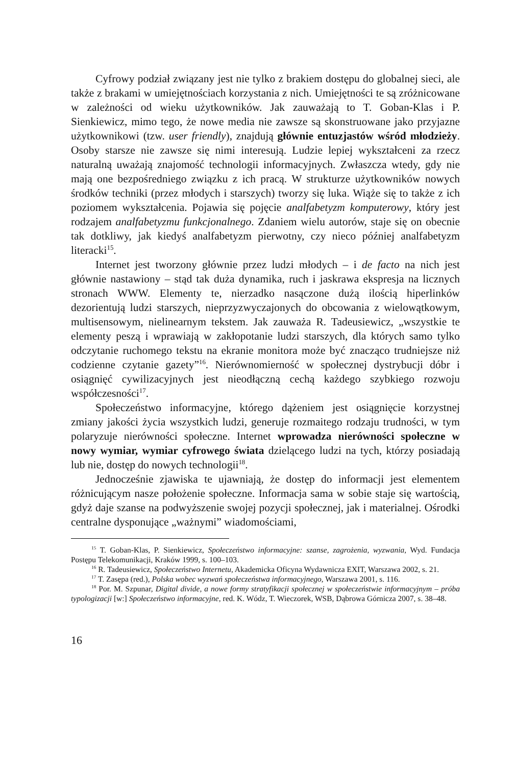Cyfrowy podział związany jest nie tylko z brakiem dostępu do globalnej sieci, ale także z brakami w umiejętnościach korzystania z nich. Umiejętności te są zróżnicowane w zależności od wieku użytkowników. Jak zauważają to T. Goban-Klas i P. Sienkiewicz, mimo tego, że nowe media nie zawsze są skonstruowane jako przyjazne użytkownikowi (tzw. user friendly), znajdują głównie entuzjastów wśród młodzieży. Osoby starsze nie zawsze się nimi interesują. Ludzie lepiej wykształceni za rzecz naturalną uważają znajomość technologii informacyjnych. Zwłaszcza wtedy, gdy nie mają one bezpośredniego związku z ich pracą. W strukturze użytkowników nowych środków techniki (przez młodych i starszych) tworzy się luka. Wiąże się to także z ich poziomem wykształcenia. Pojawia się pojęcie analfabetyzm komputerowy, który jest rodzajem analfabetyzmu funkcjonalnego. Zdaniem wielu autorów, staje się on obecnie tak dotkliwy, jak kiedyś analfabetyzm pierwotny, czy nieco później analfabetyzm literacki<sup>15</sup>.
Internet jest tworzony głównie przez ludzi młodych – i de facto na nich jest głównie nastawiony – stąd tak duża dynamika, ruch i jaskrawa ekspresja na licznych stronach WWW. Elementy te, nierzadko nasączone dużą ilością hiperlinków dezorientują ludzi starszych, nieprzyzwyczajonych do obcowania z wielowątkowym, multisensowym, nielinearnym tekstem. Jak zauważa R. Tadeusiewicz, „wszystkie te elementy peszą i wprawiają w zakłopotanie ludzi starszych, dla których samo tylko odczytanie ruchomego tekstu na ekranie monitora może być znacząco trudniejsze niż codzienne czytanie gazety”<sup>16</sup>. Nierównomierność w społecznej dystrybucji dóbr i osiągnięć cywilizacyjnych jest nieodłączną cechą każdego szybkiego rozwoju współczesności<sup>17</sup>.
Społeczeństwo informacyjne, którego dążeniem jest osiągnięcie korzystnej zmiany jakości życia wszystkich ludzi, generuje rozmaitego rodzaju trudności, w tym polaryzuje nierówności społeczne. Internet wprowadza nierówności społeczne w nowy wymiar, wymiar cyfrowego świata dzielącego ludzi na tych, którzy posiadają lub nie, dostęp do nowych technologii<sup>18</sup>.
Jednocześnie zjawiska te ujawniają, że dostęp do informacji jest elementem różnicującym nasze położenie społeczne. Informacja sama w sobie staje się wartością, gdyż daje szanse na podwyższenie swojej pozycji społecznej, jak i materialnej. Ośrodki centralne dysponujące „ważnymi” wiadomościami,
<sup>15</sup> T. Goban-Klas, P. Sienkiewicz, Społeczeństwo informacyjne: szanse, zagrożenia, wyzwania, Wyd. Fundacja Postępu Telekomunikacji, Kraków 1999, s. 100–103.
<sup>16</sup> R. Tadeusiewicz, Społeczeństwo Internetu, Akademicka Oficyna Wydawnicza EXIT, Warszawa 2002, s. 21.
<sup>17</sup> T. Zasępa (red.), Polska wobec wyzwań społeczeństwa informacyjnego, Warszawa 2001, s. 116.
<sup>18</sup> Por. M. Szpunar, Digital divide, a nowe formy stratyfikacji społecznej w społeczeństwie informacyjnym – próba typologizacji [w:] Społeczeństwo informacyjne, red. K. Wódz, T. Wieczorek, WSB, Dąbrowa Górnicza 2007, s. 38–48.
16